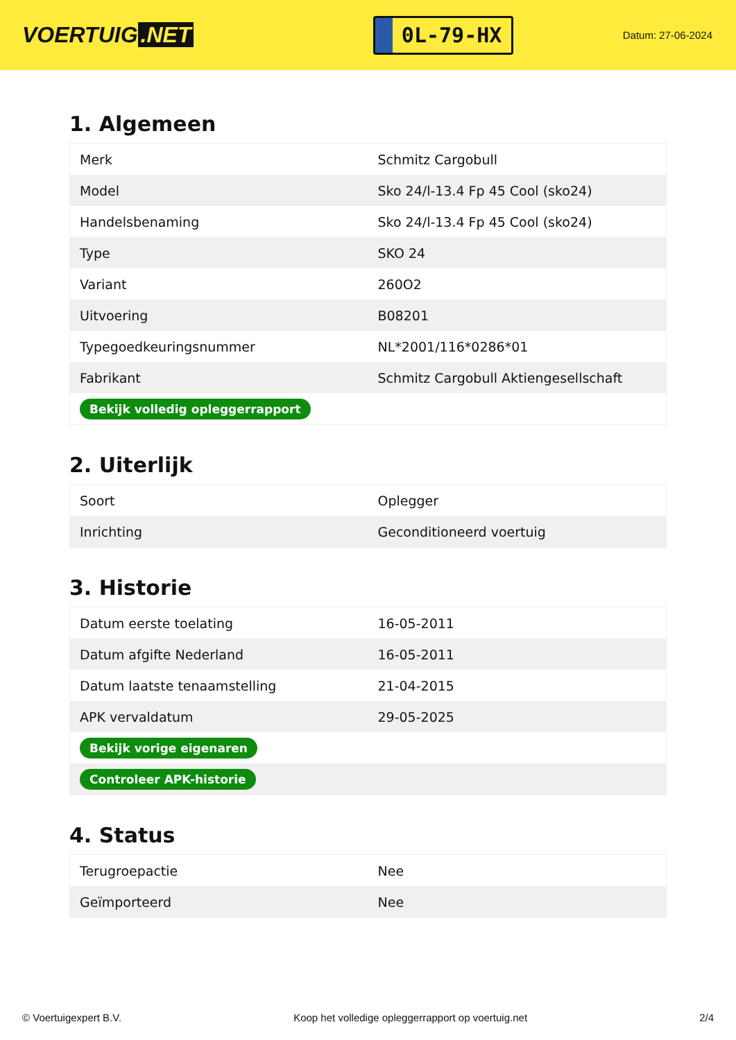VOERTUIG.NET
0L-79-HX
Datum: 27-06-2024
1. Algemeen
| Merk | Schmitz Cargobull |
| Model | Sko 24/l-13.4 Fp 45 Cool (sko24) |
| Handelsbenaming | Sko 24/l-13.4 Fp 45 Cool (sko24) |
| Type | SKO 24 |
| Variant | 260O2 |
| Uitvoering | B08201 |
| Typegoedkeuringsnummer | NL*2001/116*0286*01 |
| Fabrikant | Schmitz Cargobull Aktiengesellschaft |
| Bekijk volledig opleggerrapport | |
2. Uiterlijk
| Soort | Oplegger |
| Inrichting | Geconditioneerd voertuig |
3. Historie
| Datum eerste toelating | 16-05-2011 |
| Datum afgifte Nederland | 16-05-2011 |
| Datum laatste tenaamstelling | 21-04-2015 |
| APK vervaldatum | 29-05-2025 |
| Bekijk vorige eigenaren | |
| Controleer APK-historie | |
4. Status
| Terugroepactie | Nee |
| Geïmporteerd | Nee |
© Voertuigexpert B.V. Koop het volledige opleggerrapport op voertuig.net 2/4